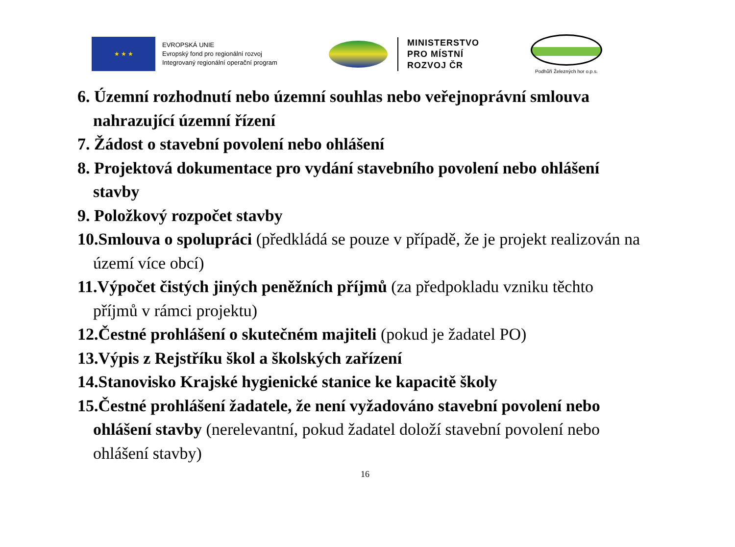★ ★ ★
EVROPSKÁ UNIE
Evropský fond pro regionální rozvoj
Integrovaný regionální operační program
MINISTERSTVO
PRO MÍSTNÍ
ROZVOJ ČR
Podhůří Železných hor o.p.s.
6. Územní rozhodnutí nebo územní souhlas nebo veřejnoprávní smlouva nahrazující územní řízení
7. Žádost o stavební povolení nebo ohlášení
8. Projektová dokumentace pro vydání stavebního povolení nebo ohlášení stavby
9. Položkový rozpočet stavby
10.Smlouva o spolupráci (předkládá se pouze v případě, že je projekt realizován na území více obcí)
11.Výpočet čistých jiných peněžních příjmů (za předpokladu vzniku těchto příjmů v rámci projektu)
12.Čestné prohlášení o skutečném majiteli (pokud je žadatel PO)
13.Výpis z Rejstříku škol a školských zařízení
14.Stanovisko Krajské hygienické stanice ke kapacitě školy
15.Čestné prohlášení žadatele, že není vyžadováno stavební povolení nebo ohlášení stavby (nerelevantní, pokud žadatel doloží stavební povolení nebo ohlášení stavby)
16